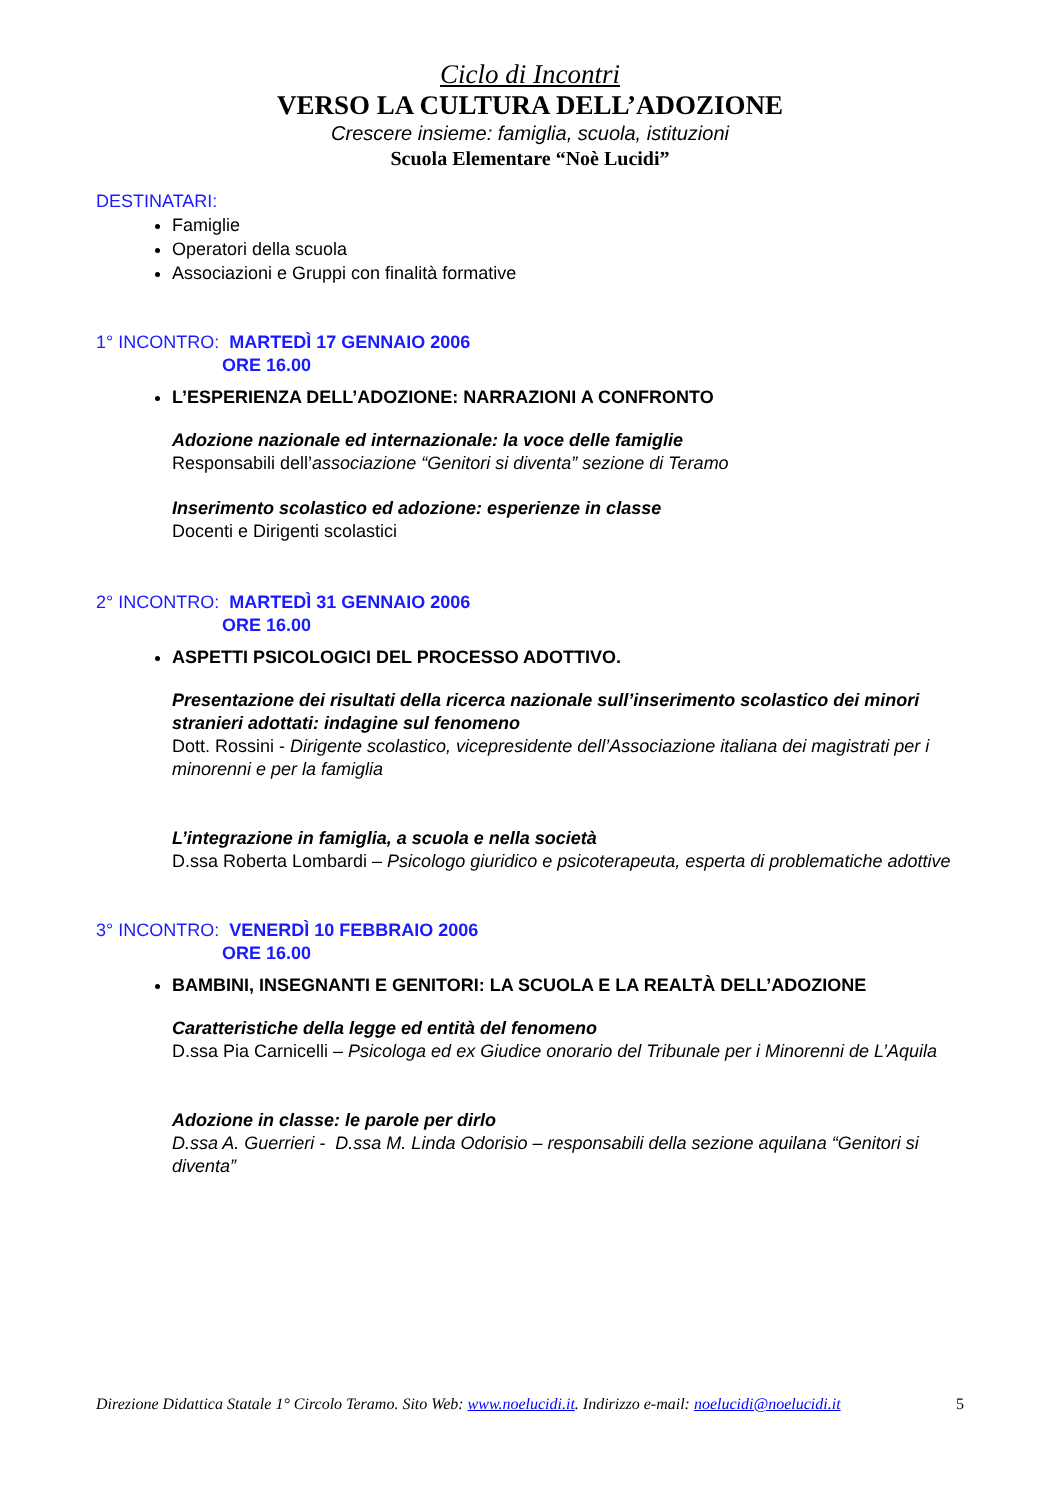Ciclo di Incontri
VERSO LA CULTURA DELL’ADOZIONE
Crescere insieme: famiglia, scuola, istituzioni
Scuola Elementare “Noè Lucidi”
DESTINATARI:
Famiglie
Operatori della scuola
Associazioni e Gruppi con finalità formative
1° INCONTRO: MARTEDÌ 17 GENNAIO 2006
ORE 16.00
L’ESPERIENZA DELL’ADOZIONE: NARRAZIONI A CONFRONTO
Adozione nazionale ed internazionale: la voce delle famiglie
Responsabili dell’associazione “Genitori si diventa” sezione di Teramo
Inserimento scolastico ed adozione: esperienze in classe
Docenti e Dirigenti scolastici
2° INCONTRO: MARTEDÌ 31 GENNAIO 2006
ORE 16.00
ASPETTI PSICOLOGICI DEL PROCESSO ADOTTIVO.
Presentazione dei risultati della ricerca nazionale sull’inserimento scolastico dei minori stranieri adottati: indagine sul fenomeno
Dott. Rossini - Dirigente scolastico, vicepresidente dell’Associazione italiana dei magistrati per i minorenni e per la famiglia
L’integrazione in famiglia, a scuola e nella società
D.ssa Roberta Lombardi – Psicologo giuridico e psicoterapeuta, esperta di problematiche adottive
3° INCONTRO: VENERDÌ 10 FEBBRAIO 2006
ORE 16.00
BAMBINI, INSEGNANTI E GENITORI: LA SCUOLA E LA REALTÀ DELL’ADOZIONE
Caratteristiche della legge ed entità del fenomeno
D.ssa Pia Carnicelli – Psicologa ed ex Giudice onorario del Tribunale per i Minorenni de L’Aquila
Adozione in classe: le parole per dirlo
D.ssa A. Guerrieri - D.ssa M. Linda Odorisio – responsabili della sezione aquilana “Genitori si diventa”
Direzione Didattica Statale 1° Circolo Teramo. Sito Web: www.noelucidi.it. Indirizzo e-mail: noelucidi@noelucidi.it 5